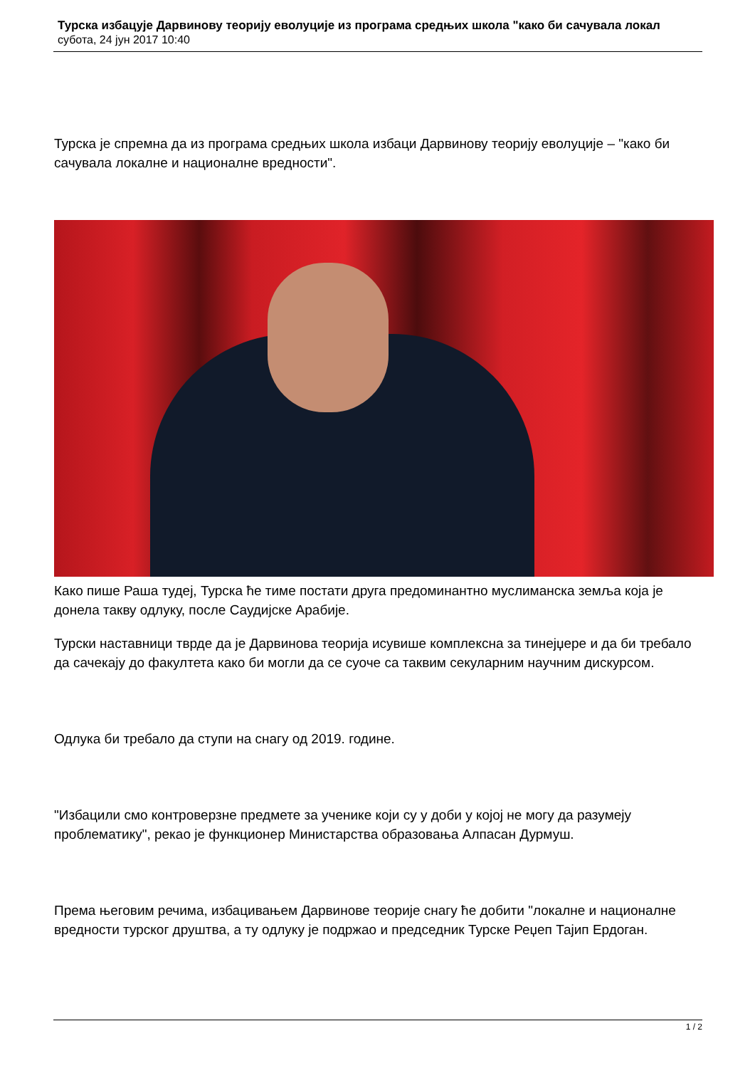Турска избацује Дарвинову теорију еволуције из програма средњих школа "како би сачувала локал
субота, 24 јун 2017 10:40
Турска је спремна да из програма средњих школа избаци Дарвинову теорију еволуције – "како би сачувала локалне и националне вредности".
Како пише Раша тудеј, Турска ће тиме постати друга предоминантно муслиманска земља која је донела такву одлуку, после Саудијске Арабије.
Турски наставници тврде да је Дарвинова теорија исувише комплексна за тинејџере и да би требало да сачекају до факултета како би могли да се суоче са таквим секуларним научним дискурсом.
Одлука би требало да ступи на снагу од 2019. године.
"Избацили смо контроверзне предмете за ученике који су у доби у којој не могу да разумеју проблематику", рекао је функционер Министарства образовања Алпасан Дурмуш.
Према његовим речима, избацивањем Дарвинове теорије снагу ће добити "локалне и националне вредности турског друштва, а ту одлуку је подржао и председник Турске Реџеп Тајип Ердоган.
1 / 2